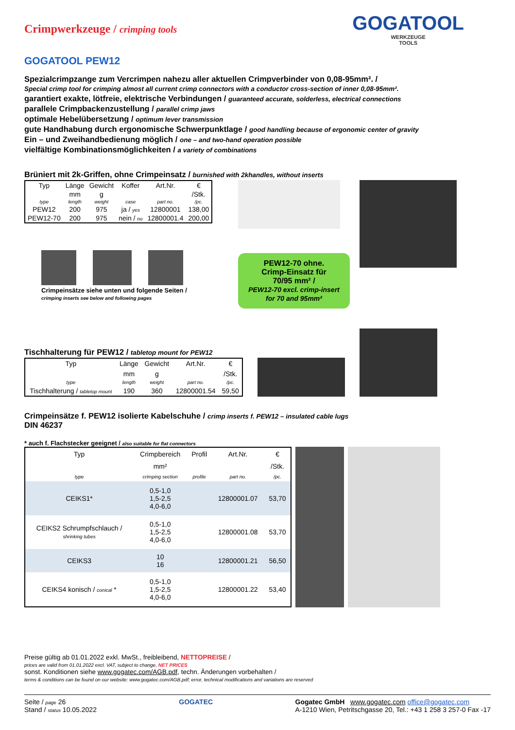GOGATOOL
WERKZEUGE
TOOLS
Crimpwerkzeuge / crimping tools
GOGATOOL PEW12
Spezialcrimpzange zum Vercrimpen nahezu aller aktuellen Crimpverbinder von 0,08-95mm². /
Special crimp tool for crimping almost all current crimp connectors with a conductor cross-section of inner 0,08-95mm².
garantiert exakte, lötfreie, elektrische Verbindungen / guaranteed accurate, solderless, electrical connections
parallele Crimpbackenzustellung / parallel crimp jaws
optimale Hebelübersetzung / optimum lever transmission
gute Handhabung durch ergonomische Schwerpunktlage / good handling because of ergonomic center of gravity
Ein – und Zweihandbedienung möglich / one – and two-hand operation possible
vielfältige Kombinationsmöglichkeiten / a variety of combinations
Brüniert mit 2k-Griffen, ohne Crimpeinsatz / burnished with 2khandles, without inserts
| Typ | Länge | Gewicht | Koffer | Art.Nr. | € |
| | mm | g | | | /Stk. |
| type | length | weight | case | part no. | /pc. |
| PEW12 | 200 | 975 | ja / yes | 12800001 | 138,00 |
| PEW12-70 | 200 | 975 | nein / no | 12800001.4 | 200,00 |
Crimpeinsätze siehe unten und folgende Seiten /
crimping inserts see below and following pages
PEW12-70 ohne.
Crimp-Einsatz für
70/95 mm² /
PEW12-70 excl. crimp-insert
for 70 and 95mm²
Tischhalterung für PEW12 / tabletop mount for PEW12
| Typ | Länge | Gewicht | Art.Nr. | € |
| | mm | g | | /Stk. |
| type | length | weight | part no. | /pc. |
| Tischhalterung / tabletop mount | 190 | 360 | 12800001.54 | 59,50 |
Crimpeinsätze f. PEW12 isolierte Kabelschuhe / crimp inserts f. PEW12 – insulated cable lugs
DIN 46237
* auch f. Flachstecker geeignet / also suitable for flat connectors
| Typ | Crimpbereich | Profil | Art.Nr. | € |
| | mm² | | | /Stk. |
| type | crimping section | profile | part no. | /pc. |
| CEIKS1* | 0,5-1,0 1,5-2,5 4,0-6,0 | | 12800001.07 | 53,70 |
| CEIKS2 Schrumpfschlauch / shrinking tubes | 0,5-1,0 1,5-2,5 4,0-6,0 | | 12800001.08 | 53,70 |
| CEIKS3 | 10 16 | | 12800001.21 | 56,50 |
| CEIKS4 konisch / conical * | 0,5-1,0 1,5-2,5 4,0-6,0 | | 12800001.22 | 53,40 |
Preise gültig ab 01.01.2022 exkl. MwSt., freibleibend, NETTOPREISE /
prices are valid from 01.01.2022 excl. VAT, subject to change, NET PRICES
sonst. Konditionen siehe www.gogatec.com/AGB.pdf, techn. Änderungen vorbehalten /
terms & conditions can be found on our website: www.gogatec.com/AGB.pdf; error, technical modifications and variations are reserved
Seite / page 26
Stand / status 10.05.2022
GOGATEC Gogatec GmbH www.gogatec.com office@gogatec.com
A-1210 Wien, Petritschgasse 20, Tel.: +43 1 258 3 257-0 Fax -17